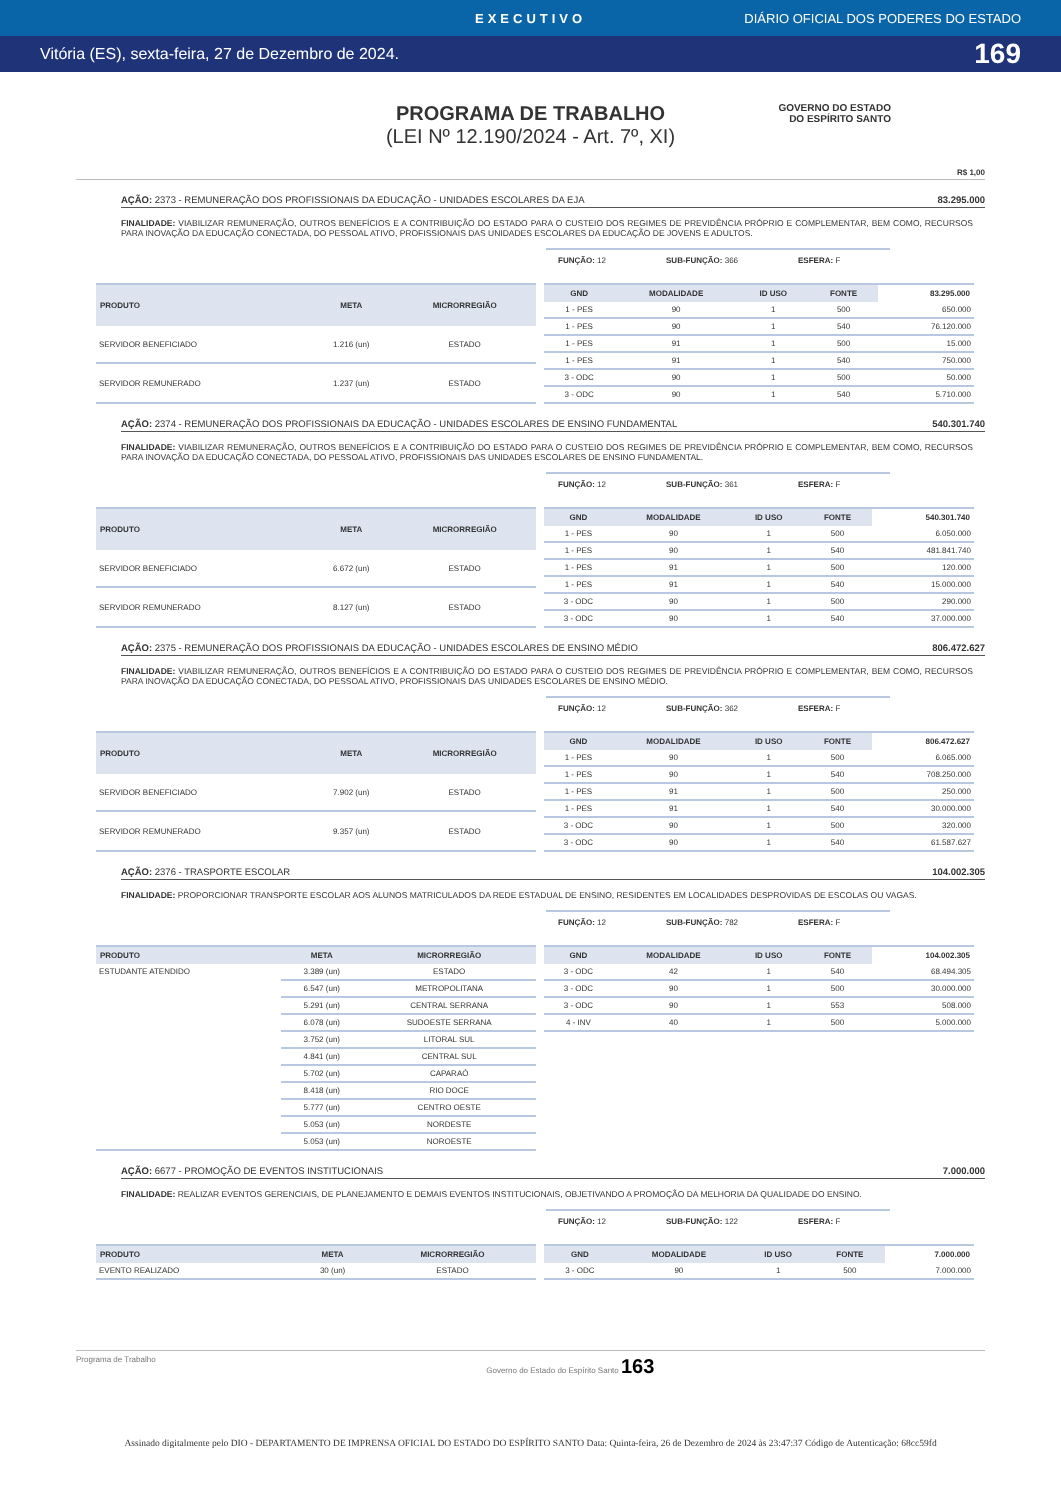EXECUTIVO DIÁRIO OFICIAL DOS PODERES DO ESTADO
Vitória (ES), sexta-feira, 27 de Dezembro de 2024. 169
PROGRAMA DE TRABALHO
(LEI Nº 12.190/2024 - Art. 7º, XI)
GOVERNO DO ESTADO
DO ESPÍRITO SANTO
R$ 1,00
AÇÃO: 2373 - REMUNERAÇÃO DOS PROFISSIONAIS DA EDUCAÇÃO - UNIDADES ESCOLARES DA EJA 83.295.000
FINALIDADE: VIABILIZAR REMUNERAÇÃO, OUTROS BENEFÍCIOS E A CONTRIBUIÇÃO DO ESTADO PARA O CUSTEIO DOS REGIMES DE PREVIDÊNCIA PRÓPRIO E COMPLEMENTAR, BEM COMO, RECURSOS PARA INOVAÇÃO DA EDUCAÇÃO CONECTADA, DO PESSOAL ATIVO, PROFISSIONAIS DAS UNIDADES ESCOLARES DA EDUCAÇÃO DE JOVENS E ADULTOS.
FUNÇÃO: 12 SUB-FUNÇÃO: 366 ESFERA: F
| PRODUTO | META | MICRORREGIÃO |
| --- | --- | --- |
| SERVIDOR BENEFICIADO | 1.216 (un) | ESTADO |
| SERVIDOR REMUNERADO | 1.237 (un) | ESTADO |
| GND | MODALIDADE | ID USO | FONTE | 83.295.000 |
| --- | --- | --- | --- | --- |
| 1 - PES | 90 | 1 | 500 | 650.000 |
| 1 - PES | 90 | 1 | 540 | 76.120.000 |
| 1 - PES | 91 | 1 | 500 | 15.000 |
| 1 - PES | 91 | 1 | 540 | 750.000 |
| 3 - ODC | 90 | 1 | 500 | 50.000 |
| 3 - ODC | 90 | 1 | 540 | 5.710.000 |
AÇÃO: 2374 - REMUNERAÇÃO DOS PROFISSIONAIS DA EDUCAÇÃO - UNIDADES ESCOLARES DE ENSINO FUNDAMENTAL 540.301.740
FINALIDADE: VIABILIZAR REMUNERAÇÃO, OUTROS BENEFÍCIOS E A CONTRIBUIÇÃO DO ESTADO PARA O CUSTEIO DOS REGIMES DE PREVIDÊNCIA PRÓPRIO E COMPLEMENTAR, BEM COMO, RECURSOS PARA INOVAÇÃO DA EDUCAÇÃO CONECTADA, DO PESSOAL ATIVO, PROFISSIONAIS DAS UNIDADES ESCOLARES DE ENSINO FUNDAMENTAL.
FUNÇÃO: 12 SUB-FUNÇÃO: 361 ESFERA: F
| PRODUTO | META | MICRORREGIÃO |
| --- | --- | --- |
| SERVIDOR BENEFICIADO | 6.672 (un) | ESTADO |
| SERVIDOR REMUNERADO | 8.127 (un) | ESTADO |
| GND | MODALIDADE | ID USO | FONTE | 540.301.740 |
| --- | --- | --- | --- | --- |
| 1 - PES | 90 | 1 | 500 | 6.050.000 |
| 1 - PES | 90 | 1 | 540 | 481.841.740 |
| 1 - PES | 91 | 1 | 500 | 120.000 |
| 1 - PES | 91 | 1 | 540 | 15.000.000 |
| 3 - ODC | 90 | 1 | 500 | 290.000 |
| 3 - ODC | 90 | 1 | 540 | 37.000.000 |
AÇÃO: 2375 - REMUNERAÇÃO DOS PROFISSIONAIS DA EDUCAÇÃO - UNIDADES ESCOLARES DE ENSINO MÉDIO 806.472.627
FINALIDADE: VIABILIZAR REMUNERAÇÃO, OUTROS BENEFÍCIOS E A CONTRIBUIÇÃO DO ESTADO PARA O CUSTEIO DOS REGIMES DE PREVIDÊNCIA PRÓPRIO E COMPLEMENTAR, BEM COMO, RECURSOS PARA INOVAÇÃO DA EDUCAÇÃO CONECTADA, DO PESSOAL ATIVO, PROFISSIONAIS DAS UNIDADES ESCOLARES DE ENSINO MÉDIO.
FUNÇÃO: 12 SUB-FUNÇÃO: 362 ESFERA: F
| PRODUTO | META | MICRORREGIÃO |
| --- | --- | --- |
| SERVIDOR BENEFICIADO | 7.902 (un) | ESTADO |
| SERVIDOR REMUNERADO | 9.357 (un) | ESTADO |
| GND | MODALIDADE | ID USO | FONTE | 806.472.627 |
| --- | --- | --- | --- | --- |
| 1 - PES | 90 | 1 | 500 | 6.065.000 |
| 1 - PES | 90 | 1 | 540 | 708.250.000 |
| 1 - PES | 91 | 1 | 500 | 250.000 |
| 1 - PES | 91 | 1 | 540 | 30.000.000 |
| 3 - ODC | 90 | 1 | 500 | 320.000 |
| 3 - ODC | 90 | 1 | 540 | 61.587.627 |
AÇÃO: 2376 - TRASPORTE ESCOLAR 104.002.305
FINALIDADE: PROPORCIONAR TRANSPORTE ESCOLAR AOS ALUNOS MATRICULADOS DA REDE ESTADUAL DE ENSINO, RESIDENTES EM LOCALIDADES DESPROVIDAS DE ESCOLAS OU VAGAS.
FUNÇÃO: 12 SUB-FUNÇÃO: 782 ESFERA: F
| PRODUTO | META | MICRORREGIÃO |
| --- | --- | --- |
| ESTUDANTE ATENDIDO | 3.389 (un) | ESTADO |
| | 6.547 (un) | METROPOLITANA |
| | 5.291 (un) | CENTRAL SERRANA |
| | 6.078 (un) | SUDOESTE SERRANA |
| | 3.752 (un) | LITORAL SUL |
| | 4.841 (un) | CENTRAL SUL |
| | 5.702 (un) | CAPARAÓ |
| | 8.418 (un) | RIO DOCE |
| | 5.777 (un) | CENTRO OESTE |
| | 5.053 (un) | NORDESTE |
| | 5.053 (un) | NOROESTE |
| GND | MODALIDADE | ID USO | FONTE | 104.002.305 |
| --- | --- | --- | --- | --- |
| 3 - ODC | 42 | 1 | 540 | 68.494.305 |
| 3 - ODC | 90 | 1 | 500 | 30.000.000 |
| 3 - ODC | 90 | 1 | 553 | 508.000 |
| 4 - INV | 40 | 1 | 500 | 5.000.000 |
AÇÃO: 6677 - PROMOÇÃO DE EVENTOS INSTITUCIONAIS 7.000.000
FINALIDADE: REALIZAR EVENTOS GERENCIAIS, DE PLANEJAMENTO E DEMAIS EVENTOS INSTITUCIONAIS, OBJETIVANDO A PROMOÇÃO DA MELHORIA DA QUALIDADE DO ENSINO.
FUNÇÃO: 12 SUB-FUNÇÃO: 122 ESFERA: F
| PRODUTO | META | MICRORREGIÃO |
| --- | --- | --- |
| EVENTO REALIZADO | 30 (un) | ESTADO |
| GND | MODALIDADE | ID USO | FONTE | 7.000.000 |
| --- | --- | --- | --- | --- |
| 3 - ODC | 90 | 1 | 500 | 7.000.000 |
Programa de Trabalho Governo do Estado do Espírito Santo 163
Assinado digitalmente pelo DIO - DEPARTAMENTO DE IMPRENSA OFICIAL DO ESTADO DO ESPÍRITO SANTO Data: Quinta-feira, 26 de Dezembro de 2024 às 23:47:37 Código de Autenticação: 68cc59fd